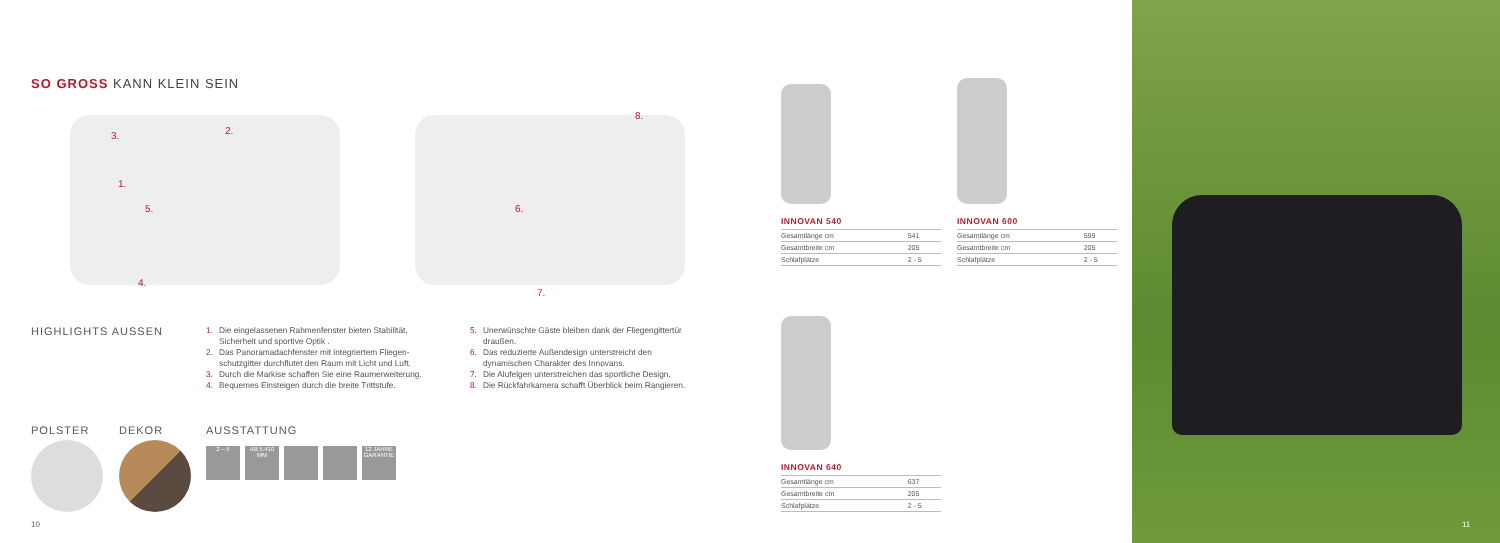SO GROSS KANN KLEIN SEIN
3. 2.
1.
5.
4.
8.
6.
7.
HIGHLIGHTS AUSSEN
1. Die eingelassenen Rahmenfenster bieten Stabilität,
Sicherheit und sportive Optik .
2. Das Panoramadachfenster mit integriertem Fliegen-
schutzgitter durchflutet den Raum mit Licht und Luft.
3. Durch die Markise schaffen Sie eine Raumerweiterung.
4. Bequemes Einsteigen durch die breite Trittstufe.
5. Unerwünschte Gäste bleiben dank der Fliegengittertür
draußen.
6. Das reduzierte Außendesign unterstreicht den
dynamischen Charakter des Innovans.
7. Die Alufelgen unterstreichen das sportliche Design.
8. Die Rückfahrkamera schafft Überblick beim Rangieren.
POLSTER DEKOR AUSSTATTUNG
2 – 5 AB 5.410 MM
12 JAHRE GARANTIE
INNOVAN 540
| Gesamtlänge cm | 541 |
| Gesamtbreite cm | 205 |
| Schlafplätze | 2 - 5 |
INNOVAN 600
| Gesamtlänge cm | 599 |
| Gesamtbreite cm | 205 |
| Schlafplätze | 2 - 5 |
INNOVAN 640
| Gesamtlänge cm | 637 |
| Gesamtbreite cm | 205 |
| Schlafplätze | 2 - 5 |
10
11